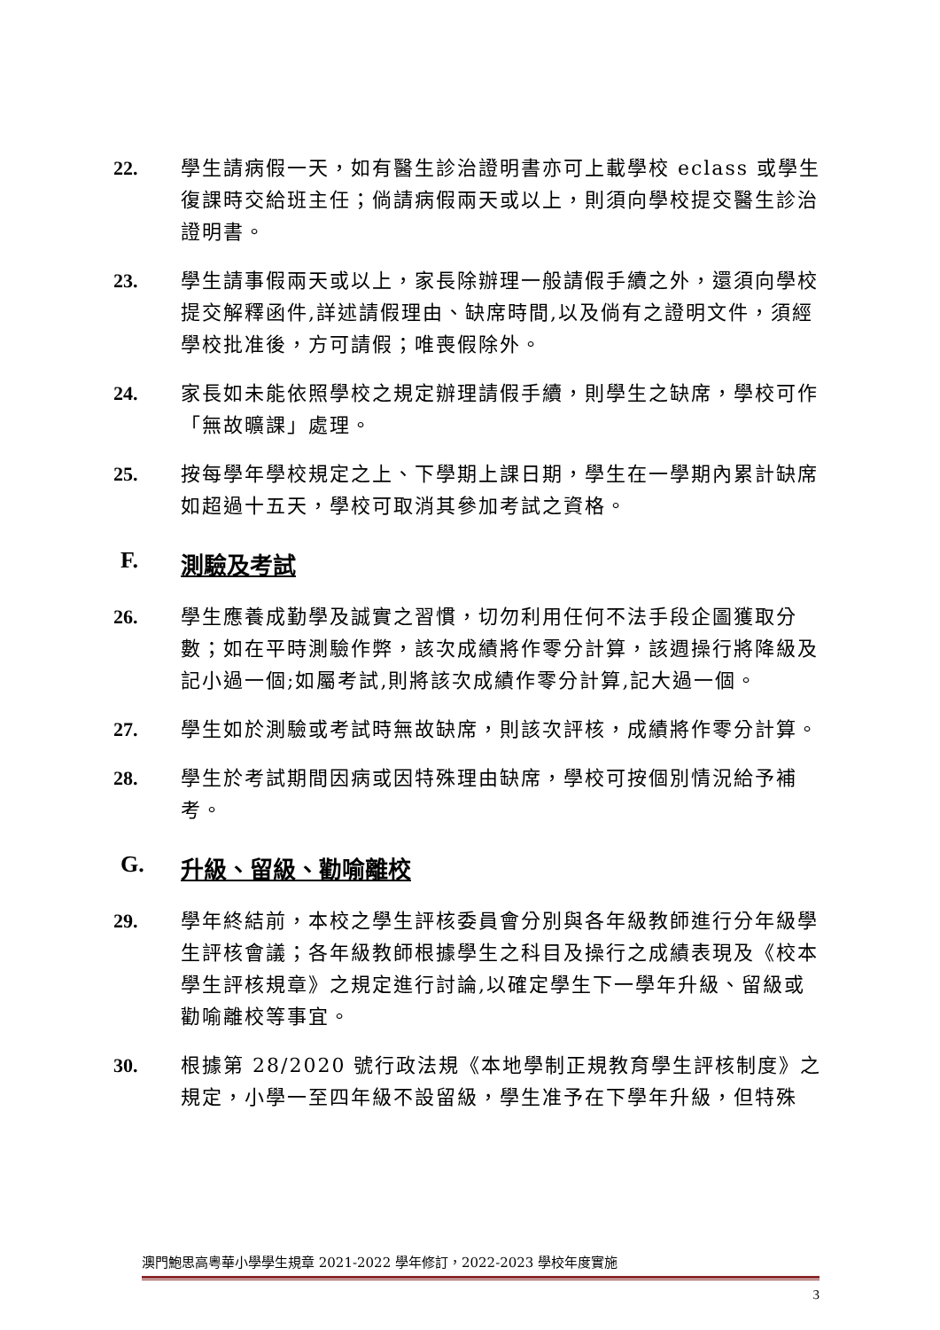22. 學生請病假一天，如有醫生診治證明書亦可上載學校 eclass 或學生復課時交給班主任；倘請病假兩天或以上，則須向學校提交醫生診治證明書。
23. 學生請事假兩天或以上，家長除辦理一般請假手續之外，還須向學校提交解釋函件,詳述請假理由、缺席時間,以及倘有之證明文件，須經學校批准後，方可請假；唯喪假除外。
24. 家長如未能依照學校之規定辦理請假手續，則學生之缺席，學校可作「無故曠課」處理。
25. 按每學年學校規定之上、下學期上課日期，學生在一學期內累計缺席如超過十五天，學校可取消其參加考試之資格。
F. 測驗及考試
26. 學生應養成勤學及誠實之習慣，切勿利用任何不法手段企圖獲取分數；如在平時測驗作弊，該次成績將作零分計算，該週操行將降級及記小過一個;如屬考試,則將該次成績作零分計算,記大過一個。
27. 學生如於測驗或考試時無故缺席，則該次評核，成績將作零分計算。
28. 學生於考試期間因病或因特殊理由缺席，學校可按個別情況給予補考。
G. 升級、留級、勸喻離校
29. 學年終結前，本校之學生評核委員會分別與各年級教師進行分年級學生評核會議；各年級教師根據學生之科目及操行之成績表現及《校本學生評核規章》之規定進行討論,以確定學生下一學年升級、留級或勸喻離校等事宜。
30. 根據第 28/2020 號行政法規《本地學制正規教育學生評核制度》之規定，小學一至四年級不設留級，學生准予在下學年升級，但特殊
澳門鮑思高粵華小學學生規章 2021-2022 學年修訂，2022-2023 學校年度實施
3